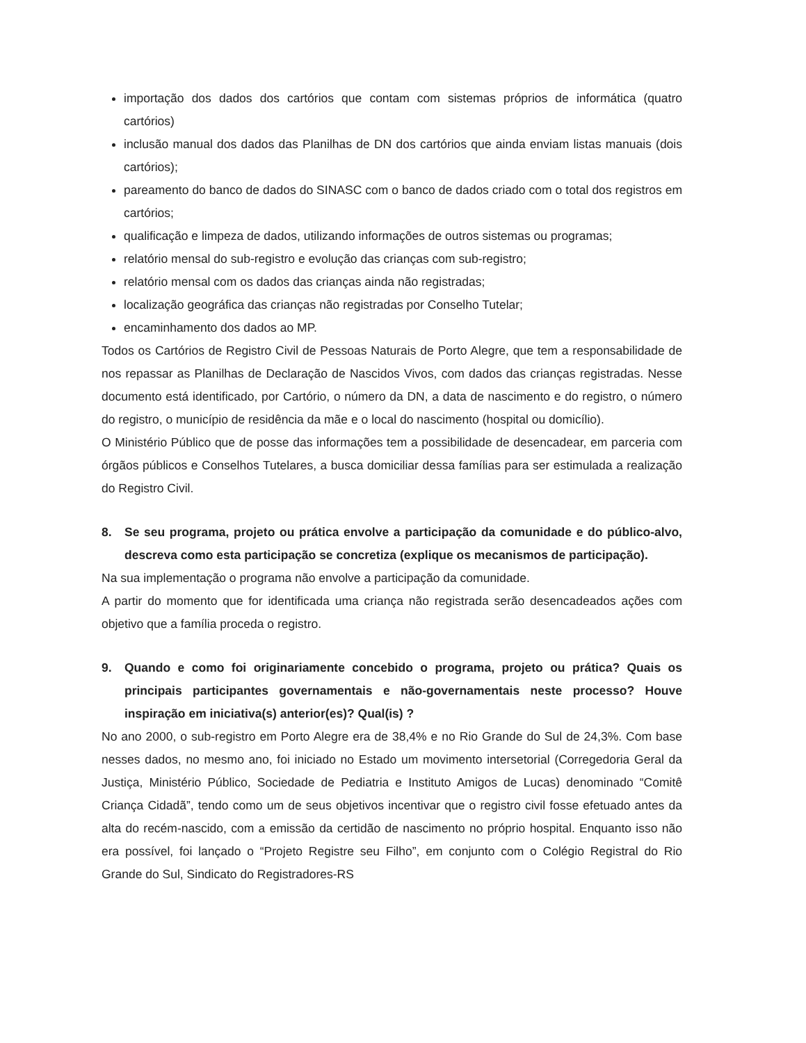importação dos dados dos cartórios que contam com sistemas próprios de informática (quatro cartórios)
inclusão manual dos dados das Planilhas de DN dos cartórios que ainda enviam listas manuais (dois cartórios);
pareamento do banco de dados do SINASC com o banco de dados criado com o total dos registros em cartórios;
qualificação e limpeza de dados, utilizando informações de outros sistemas ou programas;
relatório mensal do sub-registro e evolução das crianças com sub-registro;
relatório mensal com os dados das crianças ainda não registradas;
localização geográfica das crianças não registradas por Conselho Tutelar;
encaminhamento dos dados ao MP.
Todos os Cartórios de Registro Civil de Pessoas Naturais de Porto Alegre, que tem a responsabilidade de nos repassar as Planilhas de Declaração de Nascidos Vivos, com dados das crianças registradas. Nesse documento está identificado, por Cartório, o número da DN, a data de nascimento e do registro, o número do registro, o município de residência da mãe e o local do nascimento (hospital ou domicílio).
O Ministério Público que de posse das informações tem a possibilidade de desencadear, em parceria com órgãos públicos e Conselhos Tutelares, a busca domiciliar dessa famílias para ser estimulada a realização do Registro Civil.
8. Se seu programa, projeto ou prática envolve a participação da comunidade e do público-alvo, descreva como esta participação se concretiza (explique os mecanismos de participação).
Na sua implementação o programa não envolve a participação da comunidade.
A partir do momento que for identificada uma criança não registrada serão desencadeados ações com objetivo que a família proceda o registro.
9. Quando e como foi originariamente concebido o programa, projeto ou prática? Quais os principais participantes governamentais e não-governamentais neste processo? Houve inspiração em iniciativa(s) anterior(es)? Qual(is) ?
No ano 2000, o sub-registro em Porto Alegre era de 38,4% e no Rio Grande do Sul de 24,3%. Com base nesses dados, no mesmo ano, foi iniciado no Estado um movimento intersetorial (Corregedoria Geral da Justiça, Ministério Público, Sociedade de Pediatria e Instituto Amigos de Lucas) denominado “Comitê Criança Cidadã”, tendo como um de seus objetivos incentivar que o registro civil fosse efetuado antes da alta do recém-nascido, com a emissão da certidão de nascimento no próprio hospital. Enquanto isso não era possível, foi lançado o “Projeto Registre seu Filho”, em conjunto com o Colégio Registral do Rio Grande do Sul, Sindicato do Registradores-RS